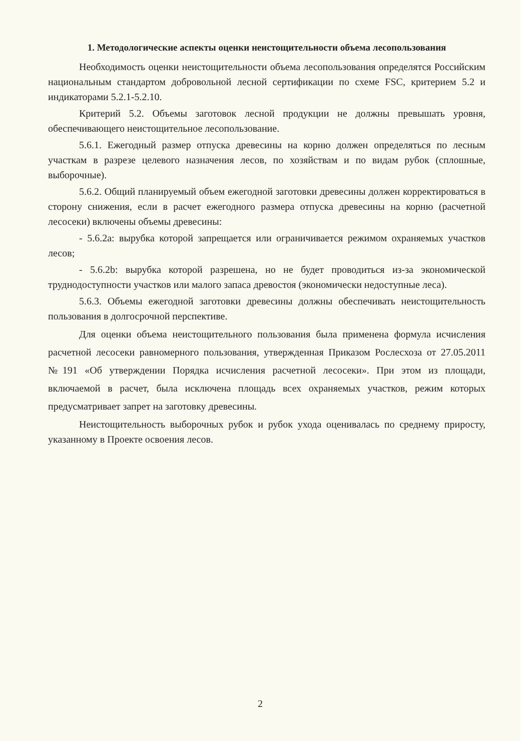1. Методологические аспекты оценки неистощительности объема лесопользования
Необходимость оценки неистощительности объема лесопользования определятся Российским национальным стандартом добровольной лесной сертификации по схеме FSC, критерием 5.2 и индикаторами 5.2.1-5.2.10.
Критерий 5.2. Объемы заготовок лесной продукции не должны превышать уровня, обеспечивающего неистощительное лесопользование.
5.6.1. Ежегодный размер отпуска древесины на корню должен определяться по лесным участкам в разрезе целевого назначения лесов, по хозяйствам и по видам рубок (сплошные, выборочные).
5.6.2. Общий планируемый объем ежегодной заготовки древесины должен корректироваться в сторону снижения, если в расчет ежегодного размера отпуска древесины на корню (расчетной лесосеки) включены объемы древесины:
- 5.6.2a: вырубка которой запрещается или ограничивается режимом охраняемых участков лесов;
- 5.6.2b: вырубка которой разрешена, но не будет проводиться из-за экономической труднодоступности участков или малого запаса древостоя (экономически недоступные леса).
5.6.3. Объемы ежегодной заготовки древесины должны обеспечивать неистощительность пользования в долгосрочной перспективе.
Для оценки объема неистощительного пользования была применена формула исчисления расчетной лесосеки равномерного пользования, утвержденная Приказом Рослесхоза от 27.05.2011 №191 «Об утверждении Порядка исчисления расчетной лесосеки». При этом из площади, включаемой в расчет, была исключена площадь всех охраняемых участков, режим которых предусматривает запрет на заготовку древесины.
Неистощительность выборочных рубок и рубок ухода оценивалась по среднему приросту, указанному в Проекте освоения лесов.
2